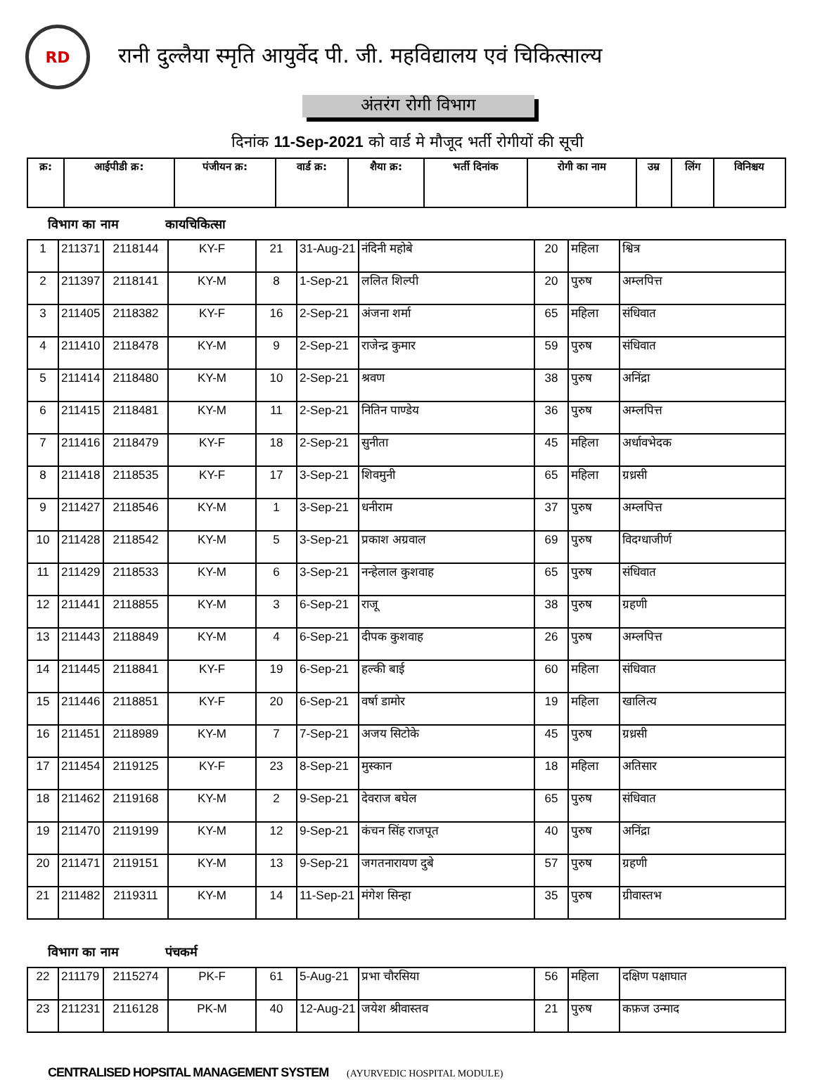RD
रानी दुल्लैया स्मृति आयुर्वेद पी. जी. महविद्यालय एवं चिकित्साल्य
अंतरंग रोगी विभाग
दिनांक 11-Sep-2021 को वार्ड मे मौजूद भर्ती रोगीयों की सूची
| क्र: | आईपीडी क्र: | पंजीयन क्र: | वार्ड क्र: | शैया क्र: | भर्ती दिनांक | रोगी का नाम | उम्र | लिंग | विनिश्चय |
| --- | --- | --- | --- | --- | --- | --- | --- | --- | --- |
विभाग का नाम कायचिकित्सा
| 1 | 211371 | 2118144 | KY-F | 21 | 31-Aug-21 | नंदिनी महोबे | 20 | महिला | श्वित्र |
| 2 | 211397 | 2118141 | KY-M | 8 | 1-Sep-21 | ललित शिल्पी | 20 | पुरुष | अम्लपित्त |
| 3 | 211405 | 2118382 | KY-F | 16 | 2-Sep-21 | अंजना शर्मा | 65 | महिला | संधिवात |
| 4 | 211410 | 2118478 | KY-M | 9 | 2-Sep-21 | राजेन्द्र कुमार | 59 | पुरुष | संधिवात |
| 5 | 211414 | 2118480 | KY-M | 10 | 2-Sep-21 | श्रवण | 38 | पुरुष | अनिंद्रा |
| 6 | 211415 | 2118481 | KY-M | 11 | 2-Sep-21 | नितिन पाण्डेय | 36 | पुरुष | अम्लपित्त |
| 7 | 211416 | 2118479 | KY-F | 18 | 2-Sep-21 | सुनीता | 45 | महिला | अर्धावभेदक |
| 8 | 211418 | 2118535 | KY-F | 17 | 3-Sep-21 | शिवमुनी | 65 | महिला | ग्रध्रसी |
| 9 | 211427 | 2118546 | KY-M | 1 | 3-Sep-21 | धनीराम | 37 | पुरुष | अम्लपित्त |
| 10 | 211428 | 2118542 | KY-M | 5 | 3-Sep-21 | प्रकाश अग्रवाल | 69 | पुरुष | विदग्धाजीर्ण |
| 11 | 211429 | 2118533 | KY-M | 6 | 3-Sep-21 | नन्हेलाल कुशवाह | 65 | पुरुष | संधिवात |
| 12 | 211441 | 2118855 | KY-M | 3 | 6-Sep-21 | राजू | 38 | पुरुष | ग्रहणी |
| 13 | 211443 | 2118849 | KY-M | 4 | 6-Sep-21 | दीपक कुशवाह | 26 | पुरुष | अम्लपित्त |
| 14 | 211445 | 2118841 | KY-F | 19 | 6-Sep-21 | हल्की बाई | 60 | महिला | संधिवात |
| 15 | 211446 | 2118851 | KY-F | 20 | 6-Sep-21 | वर्षा डामोर | 19 | महिला | खालित्य |
| 16 | 211451 | 2118989 | KY-M | 7 | 7-Sep-21 | अजय सिटोके | 45 | पुरुष | ग्रध्रसी |
| 17 | 211454 | 2119125 | KY-F | 23 | 8-Sep-21 | मुस्कान | 18 | महिला | अतिसार |
| 18 | 211462 | 2119168 | KY-M | 2 | 9-Sep-21 | देवराज बघेल | 65 | पुरुष | संधिवात |
| 19 | 211470 | 2119199 | KY-M | 12 | 9-Sep-21 | कंचन सिंह राजपूत | 40 | पुरुष | अनिंद्रा |
| 20 | 211471 | 2119151 | KY-M | 13 | 9-Sep-21 | जगतनारायण दुबे | 57 | पुरुष | ग्रहणी |
| 21 | 211482 | 2119311 | KY-M | 14 | 11-Sep-21 | मंगेश सिन्हा | 35 | पुरुष | ग्रीवास्तभ |
विभाग का नाम पंचकर्म
| 22 | 211179 | 2115274 | PK-F | 61 | 5-Aug-21 | प्रभा चौरसिया | 56 | महिला | दक्षिण पक्षाघात |
| 23 | 211231 | 2116128 | PK-M | 40 | 12-Aug-21 | जयेश श्रीवास्तव | 21 | पुरुष | कफ़ज उन्माद |
CENTRALISED HOPSITAL MANAGEMENT SYSTEM (AYURVEDIC HOSPITAL MODULE)